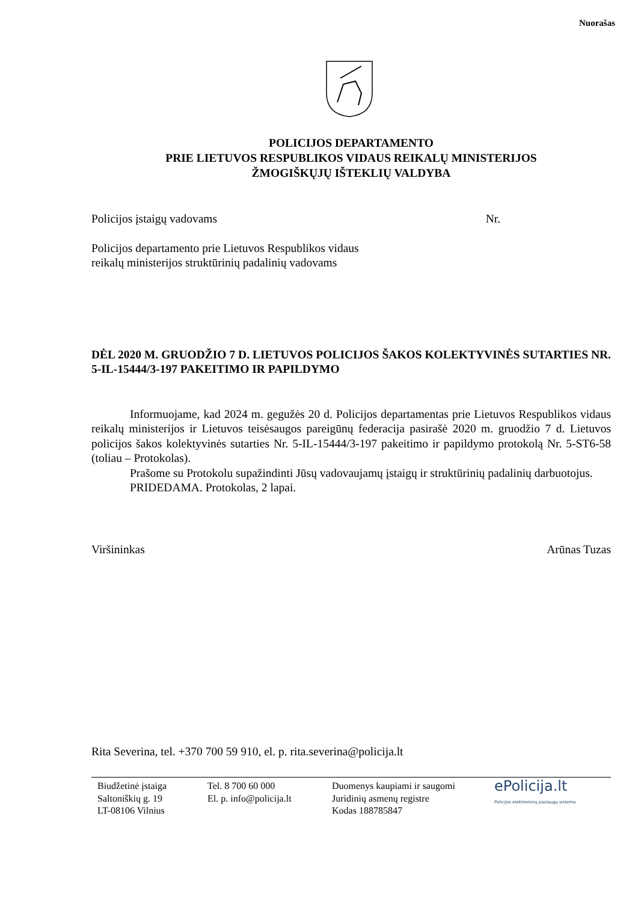Nuorašas
POLICIJOS DEPARTAMENTO
PRIE LIETUVOS RESPUBLIKOS VIDAUS REIKALŲ MINISTERIJOS
ŽMOGIŠKŲJŲ IŠTEKLIŲ VALDYBA
Policijos įstaigų vadovams Nr.
Policijos departamento prie Lietuvos Respublikos vidaus
reikalų ministerijos struktūrinių padalinių vadovams
DĖL 2020 M. GRUODŽIO 7 D. LIETUVOS POLICIJOS ŠAKOS KOLEKTYVINĖS SUTARTIES NR. 5-IL-15444/3-197 PAKEITIMO IR PAPILDYMO
Informuojame, kad 2024 m. gegužės 20 d. Policijos departamentas prie Lietuvos Respublikos vidaus reikalų ministerijos ir Lietuvos teisėsaugos pareigūnų federacija pasirašė 2020 m. gruodžio 7 d. Lietuvos policijos šakos kolektyvinės sutarties Nr. 5-IL-15444/3-197 pakeitimo ir papildymo protokolą Nr. 5-ST6-58 (toliau – Protokolas).
Prašome su Protokolu supažindinti Jūsų vadovaujamų įstaigų ir struktūrinių padalinių darbuotojus.
PRIDEDAMA. Protokolas, 2 lapai.
Viršininkas Arūnas Tuzas
Rita Severina, tel. +370 700 59 910, el. p. rita.severina@policija.lt
Biudžetinė įstaiga
Saltoniškių g. 19
LT-08106 Vilnius
Tel. 8 700 60 000
El. p. info@policija.lt
Duomenys kaupiami ir saugomi
Juridinių asmenų registre
Kodas 188785847
ePolicija.lt
Policijos elektroninių paslaugų sistema